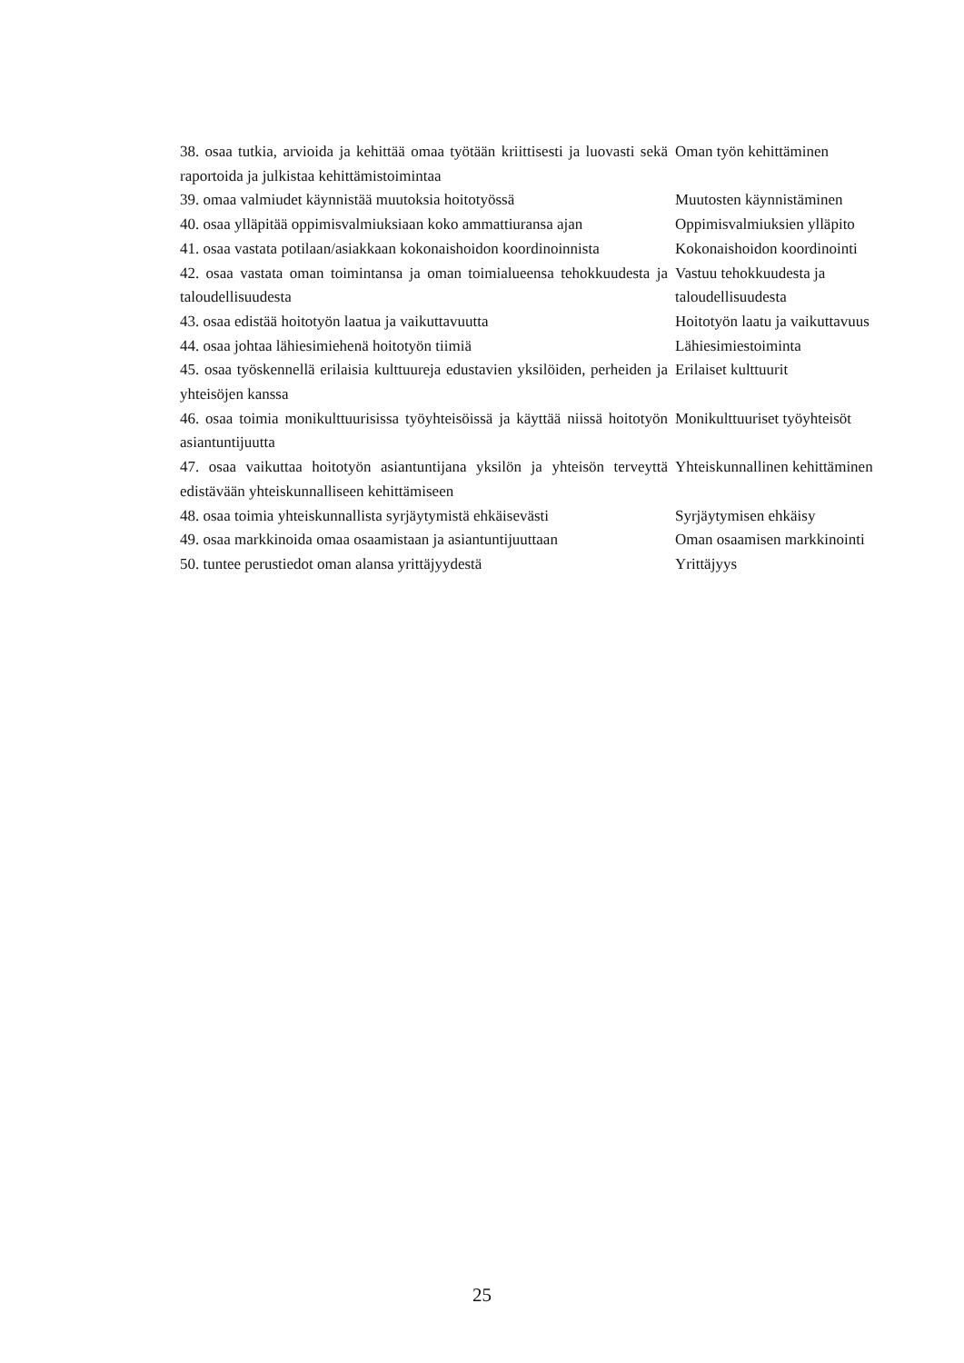| 38. osaa tutkia, arvioida ja kehittää omaa työtään kriittisesti ja luovasti sekä raportoida ja julkistaa kehittämistoimintaa | Oman työn kehittäminen |
| 39. omaa valmiudet käynnistää muutoksia hoitotyössä | Muutosten käynnistäminen |
| 40. osaa ylläpitää oppimisvalmiuksiaan koko ammattiuransa ajan | Oppimisvalmiuksien ylläpito |
| 41. osaa vastata potilaan/asiakkaan kokonaishoidon koordinoinnista | Kokonaishoidon koordinointi |
| 42. osaa vastata oman toimintansa ja oman toimialueensa tehokkuudesta ja taloudellisuudesta | Vastuu tehokkuudesta ja taloudellisuudesta |
| 43. osaa edistää hoitotyön laatua ja vaikuttavuutta | Hoitotyön laatu ja vaikuttavuus |
| 44. osaa johtaa lähiesimiehenä hoitotyön tiimiä | Lähiesimiestoiminta |
| 45. osaa työskennellä erilaisia kulttuureja edustavien yksilöiden, perheiden ja yhteisöjen kanssa | Erilaiset kulttuurit |
| 46. osaa toimia monikulttuurisissa työyhteisöissä ja käyttää niissä hoitotyön asiantuntijuutta | Monikulttuuriset työyhteisöt |
| 47. osaa vaikuttaa hoitotyön asiantuntijana yksilön ja yhteisön terveyttä edistävään yhteiskunnalliseen kehittämiseen | Yhteiskunnallinen kehittäminen |
| 48. osaa toimia yhteiskunnallista syrjäytymistä ehkäisevästi | Syrjäytymisen ehkäisy |
| 49. osaa markkinoida omaa osaamistaan ja asiantuntijuuttaan | Oman osaamisen markkinointi |
| 50. tuntee perustiedot oman alansa yrittäjyydestä | Yrittäjyys |
25